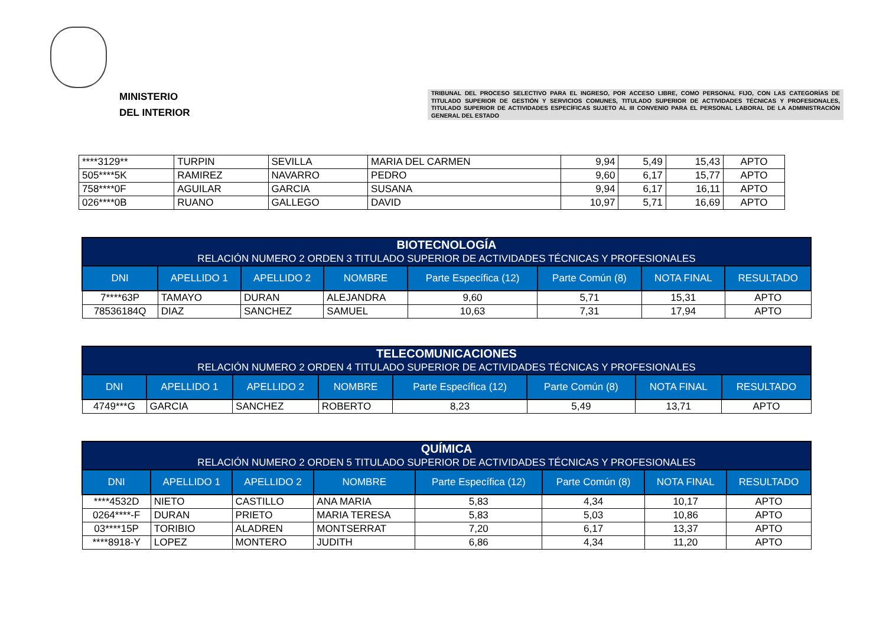MINISTERIO
DEL INTERIOR
TRIBUNAL DEL PROCESO SELECTIVO PARA EL INGRESO, POR ACCESO LIBRE, COMO PERSONAL FIJO, CON LAS CATEGORÍAS DE TITULADO SUPERIOR DE GESTIÓN Y SERVICIOS COMUNES, TITULADO SUPERIOR DE ACTIVIDADES TÉCNICAS Y PROFESIONALES, TITULADO SUPERIOR DE ACTIVIDADES ESPECÍFICAS SUJETO AL III CONVENIO PARA EL PERSONAL LABORAL DE LA ADMINISTRACIÓN GENERAL DEL ESTADO
| ****3129** | TURPIN | SEVILLA | MARIA DEL CARMEN | 9,94 | 5,49 | 15,43 | APTO |
| 505****5K | RAMIREZ | NAVARRO | PEDRO | 9,60 | 6,17 | 15,77 | APTO |
| 758****0F | AGUILAR | GARCIA | SUSANA | 9,94 | 6,17 | 16,11 | APTO |
| 026****0B | RUANO | GALLEGO | DAVID | 10,97 | 5,71 | 16,69 | APTO |
| BIOTECNOLOGÍA RELACIÓN NUMERO 2 ORDEN 3 TITULADO SUPERIOR DE ACTIVIDADES TÉCNICAS Y PROFESIONALES | | | | | | | |
| --- | --- | --- | --- | --- | --- | --- | --- |
| DNI | APELLIDO 1 | APELLIDO 2 | NOMBRE | Parte Específica (12) | Parte Común (8) | NOTA FINAL | RESULTADO |
| 7****63P | TAMAYO | DURAN | ALEJANDRA | 9,60 | 5,71 | 15,31 | APTO |
| 78536184Q | DIAZ | SANCHEZ | SAMUEL | 10,63 | 7,31 | 17,94 | APTO |
| TELECOMUNICACIONES RELACIÓN NUMERO 2 ORDEN 4 TITULADO SUPERIOR DE ACTIVIDADES TÉCNICAS Y PROFESIONALES | | | | | | | |
| --- | --- | --- | --- | --- | --- | --- | --- |
| DNI | APELLIDO 1 | APELLIDO 2 | NOMBRE | Parte Específica (12) | Parte Común (8) | NOTA FINAL | RESULTADO |
| 4749***G | GARCIA | SANCHEZ | ROBERTO | 8,23 | 5,49 | 13,71 | APTO |
| QUÍMICA RELACIÓN NUMERO 2 ORDEN 5 TITULADO SUPERIOR DE ACTIVIDADES TÉCNICAS Y PROFESIONALES | | | | | | | |
| --- | --- | --- | --- | --- | --- | --- | --- |
| DNI | APELLIDO 1 | APELLIDO 2 | NOMBRE | Parte Específica (12) | Parte Común (8) | NOTA FINAL | RESULTADO |
| ****4532D | NIETO | CASTILLO | ANA MARIA | 5,83 | 4,34 | 10,17 | APTO |
| 0264****-F | DURAN | PRIETO | MARIA TERESA | 5,83 | 5,03 | 10,86 | APTO |
| 03****15P | TORIBIO | ALADREN | MONTSERRAT | 7,20 | 6,17 | 13,37 | APTO |
| ****8918-Y | LOPEZ | MONTERO | JUDITH | 6,86 | 4,34 | 11,20 | APTO |